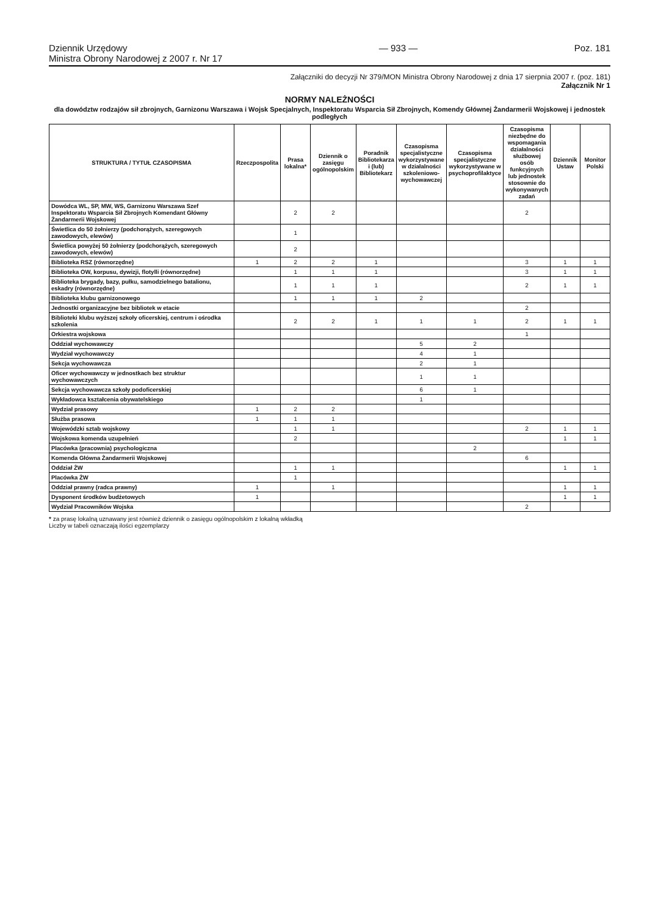Dziennik Urzędowy
Ministra Obrony Narodowej z 2007 r. Nr 17
— 933 — Poz. 181
Załączniki do decyzji Nr 379/MON Ministra Obrony Narodowej z dnia 17 sierpnia 2007 r. (poz. 181)
Załącznik Nr 1
NORMY NALEŻNOŚCI
dla dowództw rodzajów sił zbrojnych, Garnizonu Warszawa i Wojsk Specjalnych, Inspektoratu Wsparcia Sił Zbrojnych, Komendy Głównej Żandarmerii Wojskowej i jednostek podległych
| STRUKTURA / TYTUŁ CZASOPISMA | Rzeczpospolita | Prasa lokalna* | Dziennik o zasięgu ogólnopolskim | Poradnik Bibliotekarza i (lub) Bibliotekarz | Czasopisma specjalistyczne wykorzystywane w działalności szkoleniowo-wychowawczej | Czasopisma specjalistyczne wykorzystywane w psychoprofilaktyce | Czasopisma niezbędne do wspomagania działalności służbowej osób funkcyjnych lub jednostek stosownie do wykonywanych zadań | Dziennik Ustaw | Monitor Polski |
| --- | --- | --- | --- | --- | --- | --- | --- | --- | --- |
| Dowódca WL, SP, MW, WS, Garnizonu Warszawa Szef Inspektoratu Wsparcia Sił Zbrojnych Komendant Główny Żandarmerii Wojskowej | | 2 | 2 | | | | 2 | | |
| Świetlica do 50 żołnierzy (podchorążych, szeregowych zawodowych, elewów) | | 1 | | | | | | | |
| Świetlica powyżej 50 żołnierzy (podchorążych, szeregowych zawodowych, elewów) | | 2 | | | | | | | |
| Biblioteka RSZ (równorzędne) | 1 | 2 | 2 | 1 | | | 3 | 1 | 1 |
| Biblioteka OW, korpusu, dywizji, flotylli (równorzędne) | | 1 | 1 | 1 | | | 3 | 1 | 1 |
| Biblioteka brygady, bazy, pułku, samodzielnego batalionu, eskadry (równorzędne) | | 1 | 1 | 1 | | | 2 | 1 | 1 |
| Biblioteka klubu garnizonowego | | 1 | 1 | 1 | 2 | | | | |
| Jednostki organizacyjne bez bibliotek w etacie | | | | | | | 2 | | |
| Biblioteki klubu wyższej szkoły oficerskiej, centrum i ośrodka szkolenia | | 2 | 2 | 1 | 1 | 1 | 2 | 1 | 1 |
| Orkiestra wojskowa | | | | | | | 1 | | |
| Oddział wychowawczy | | | | | 5 | 2 | | | |
| Wydział wychowawczy | | | | | 4 | 1 | | | |
| Sekcja wychowawcza | | | | | 2 | 1 | | | |
| Oficer wychowawczy w jednostkach bez struktur wychowawczych | | | | | 1 | 1 | | | |
| Sekcja wychowawcza szkoły podoficerskiej | | | | | 6 | 1 | | | |
| Wykładowca kształcenia obywatelskiego | | | | | 1 | | | | |
| Wydział prasowy | 1 | 2 | 2 | | | | | | |
| Służba prasowa | 1 | 1 | 1 | | | | | | |
| Wojewódzki sztab wojskowy | | 1 | 1 | | | | 2 | 1 | 1 |
| Wojskowa komenda uzupełnień | | 2 | | | | | | 1 | 1 |
| Placówka (pracownia) psychologiczna | | | | | | 2 | | | |
| Komenda Główna Żandarmerii Wojskowej | | | | | | | 6 | | |
| Oddział ŻW | | 1 | 1 | | | | | 1 | 1 |
| Placówka ŻW | | 1 | | | | | | | |
| Oddział prawny (radca prawny) | 1 | | 1 | | | | | 1 | 1 |
| Dysponent środków budżetowych | 1 | | | | | | | 1 | 1 |
| Wydział Pracowników Wojska | | | | | | | 2 | | |
* za prasę lokalną uznawany jest również dziennik o zasięgu ogólnopolskim z lokalną wkładką
Liczby w tabeli oznaczają ilości egzemplarzy